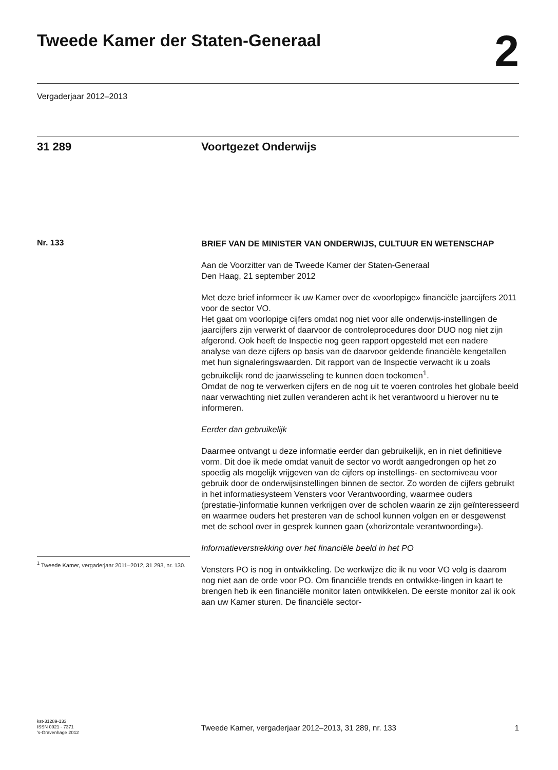Tweede Kamer der Staten-Generaal
2
Vergaderjaar 2012–2013
31 289 Voortgezet Onderwijs
Nr. 133
BRIEF VAN DE MINISTER VAN ONDERWIJS, CULTUUR EN WETENSCHAP
Aan de Voorzitter van de Tweede Kamer der Staten-Generaal
Den Haag, 21 september 2012
Met deze brief informeer ik uw Kamer over de «voorlopige» financiële jaarcijfers 2011 voor de sector VO.
Het gaat om voorlopige cijfers omdat nog niet voor alle onderwijs-instellingen de jaarcijfers zijn verwerkt of daarvoor de controleprocedures door DUO nog niet zijn afgerond. Ook heeft de Inspectie nog geen rapport opgesteld met een nadere analyse van deze cijfers op basis van de daarvoor geldende financiële kengetallen met hun signaleringswaarden. Dit rapport van de Inspectie verwacht ik u zoals gebruikelijk rond de jaarwisseling te kunnen doen toekomen<sup>1</sup>.
Omdat de nog te verwerken cijfers en de nog uit te voeren controles het globale beeld naar verwachting niet zullen veranderen acht ik het verantwoord u hierover nu te informeren.
Eerder dan gebruikelijk
Daarmee ontvangt u deze informatie eerder dan gebruikelijk, en in niet definitieve vorm. Dit doe ik mede omdat vanuit de sector vo wordt aangedrongen op het zo spoedig als mogelijk vrijgeven van de cijfers op instellings- en sectorniveau voor gebruik door de onderwijsinstellingen binnen de sector. Zo worden de cijfers gebruikt in het informatiesysteem Vensters voor Verantwoording, waarmee ouders (prestatie-)informatie kunnen verkrijgen over de scholen waarin ze zijn geïnteresseerd en waarmee ouders het presteren van de school kunnen volgen en er desgewenst met de school over in gesprek kunnen gaan («horizontale verantwoording»).
Informatieverstrekking over het financiële beeld in het PO
Vensters PO is nog in ontwikkeling. De werkwijze die ik nu voor VO volg is daarom nog niet aan de orde voor PO. Om financiële trends en ontwikke-lingen in kaart te brengen heb ik een financiële monitor laten ontwikkelen. De eerste monitor zal ik ook aan uw Kamer sturen. De financiële sector-
<sup>1</sup> Tweede Kamer, vergaderjaar 2011–2012, 31 293, nr. 130.
kst-31289-133
ISSN 0921 - 7371
’s-Gravenhage 2012
Tweede Kamer, vergaderjaar 2012–2013, 31 289, nr. 133 1